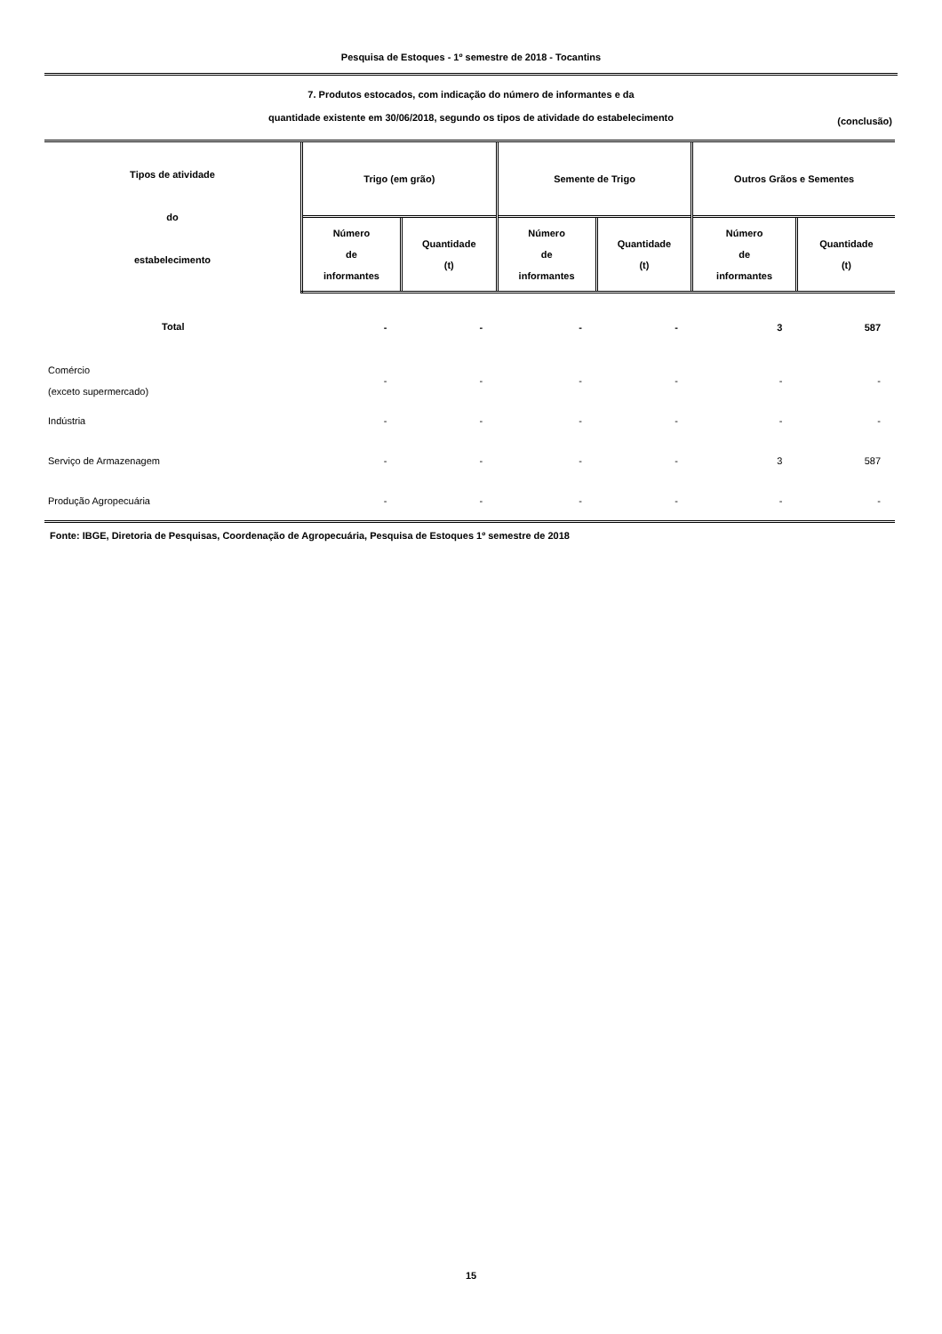Pesquisa de Estoques - 1º semestre de 2018 - Tocantins
7. Produtos estocados, com indicação do número de informantes e da
quantidade existente em 30/06/2018, segundo os tipos de atividade do estabelecimento
(conclusão)
| Tipos de atividade do estabelecimento | Trigo (em grão) | | Semente de Trigo | | Outros Grãos e Sementes | |
| --- | --- | --- | --- | --- | --- | --- |
| | Número de informantes | Quantidade (t) | Número de informantes | Quantidade (t) | Número de informantes | Quantidade (t) |
| Total | - | - | - | - | 3 | 587 |
| Comércio (exceto supermercado) | - | - | - | - | - | - |
| Indústria | - | - | - | - | - | - |
| Serviço de Armazenagem | - | - | - | - | 3 | 587 |
| Produção Agropecuária | - | - | - | - | - | - |
Fonte: IBGE, Diretoria de Pesquisas, Coordenação de Agropecuária, Pesquisa de Estoques 1º semestre de 2018
15